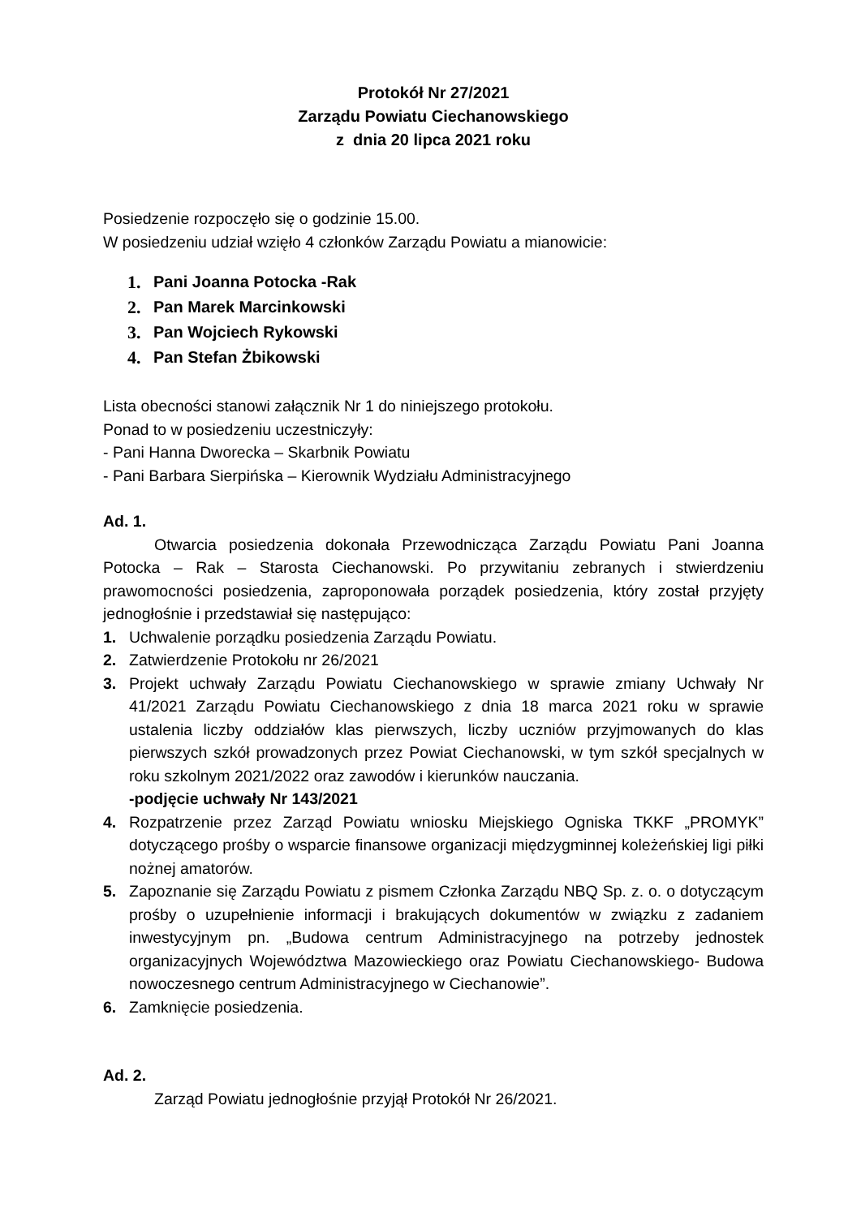Protokół Nr 27/2021
Zarządu Powiatu Ciechanowskiego
z dnia 20 lipca 2021 roku
Posiedzenie rozpoczęło się o godzinie 15.00.
W posiedzeniu udział wzięło 4 członków Zarządu Powiatu a mianowicie:
1. Pani Joanna Potocka -Rak
2. Pan Marek Marcinkowski
3. Pan Wojciech Rykowski
4. Pan Stefan Żbikowski
Lista obecności stanowi załącznik Nr 1 do niniejszego protokołu.
Ponad to w posiedzeniu uczestniczyły:
- Pani Hanna Dworecka – Skarbnik Powiatu
- Pani Barbara Sierpińska – Kierownik Wydziału Administracyjnego
Ad. 1.
Otwarcia posiedzenia dokonała Przewodnicząca Zarządu Powiatu Pani Joanna Potocka – Rak – Starosta Ciechanowski. Po przywitaniu zebranych i stwierdzeniu prawomocności posiedzenia, zaproponowała porządek posiedzenia, który został przyjęty jednogłośnie i przedstawiał się następująco:
1. Uchwalenie porządku posiedzenia Zarządu Powiatu.
2. Zatwierdzenie Protokołu nr 26/2021
3. Projekt uchwały Zarządu Powiatu Ciechanowskiego w sprawie zmiany Uchwały Nr 41/2021 Zarządu Powiatu Ciechanowskiego z dnia 18 marca 2021 roku w sprawie ustalenia liczby oddziałów klas pierwszych, liczby uczniów przyjmowanych do klas pierwszych szkół prowadzonych przez Powiat Ciechanowski, w tym szkół specjalnych w roku szkolnym 2021/2022 oraz zawodów i kierunków nauczania.
-podjęcie uchwały Nr 143/2021
4. Rozpatrzenie przez Zarząd Powiatu wniosku Miejskiego Ogniska TKKF „PROMYK” dotyczącego prośby o wsparcie finansowe organizacji międzygminnej koleżeńskiej ligi piłki nożnej amatorów.
5. Zapoznanie się Zarządu Powiatu z pismem Członka Zarządu NBQ Sp. z. o. o dotyczącym prośby o uzupełnienie informacji i brakujących dokumentów w związku z zadaniem inwestycyjnym pn. „Budowa centrum Administracyjnego na potrzeby jednostek organizacyjnych Województwa Mazowieckiego oraz Powiatu Ciechanowskiego- Budowa nowoczesnego centrum Administracyjnego w Ciechanowie”.
6. Zamknięcie posiedzenia.
Ad. 2.
Zarząd Powiatu jednogłośnie przyjął Protokół Nr 26/2021.